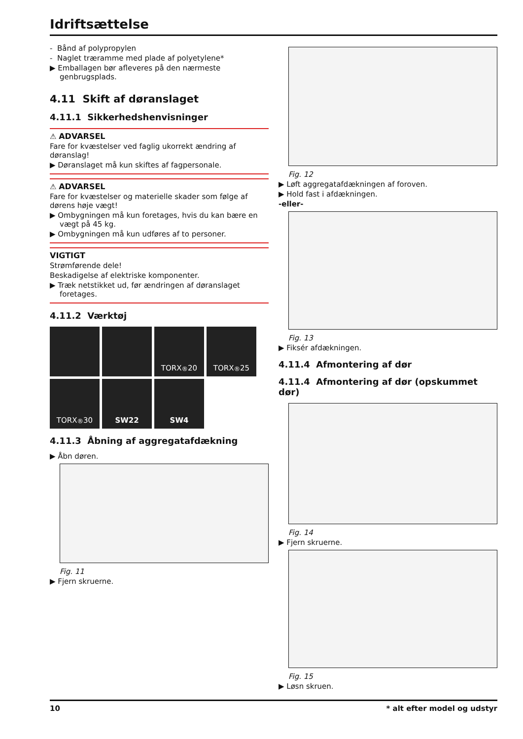Idriftsættelse
- Bånd af polypropylen
- Naglet træramme med plade af polyetylene*
▶ Emballagen bør afleveres på den nærmeste genbrugsplads.
4.11 Skift af døranslaget
4.11.1 Sikkerhedshenvisninger
⚠ ADVARSEL
Fare for kvæstelser ved faglig ukorrekt ændring af døranslag!
▶ Døranslaget må kun skiftes af fagpersonale.
⚠ ADVARSEL
Fare for kvæstelser og materielle skader som følge af dørens høje vægt!
▶ Ombygningen må kun foretages, hvis du kan bære en vægt på 45 kg.
▶ Ombygningen må kun udføres af to personer.
VIGTIGT
Strømførende dele!
Beskadigelse af elektriske komponenter.
▶ Træk netstikket ud, før ændringen af døranslaget foretages.
4.11.2 Værktøj
TORX<sup>®</sup> 20
TORX<sup>®</sup> 25
TORX<sup>®</sup> 30
SW22
SW4
4.11.3 Åbning af aggregatafdækning
▶ Åbn døren.
Fig. 11
▶ Fjern skruerne.
Fig. 12
▶ Løft aggregatafdækningen af foroven.
▶ Hold fast i afdækningen.
-eller-
Fig. 13
▶ Fiksér afdækningen.
4.11.4 Afmontering af dør
4.11.4 Afmontering af dør (opskummet dør)
Fig. 14
▶ Fjern skruerne.
Fig. 15
▶ Løsn skruen.
10 * alt efter model og udstyr